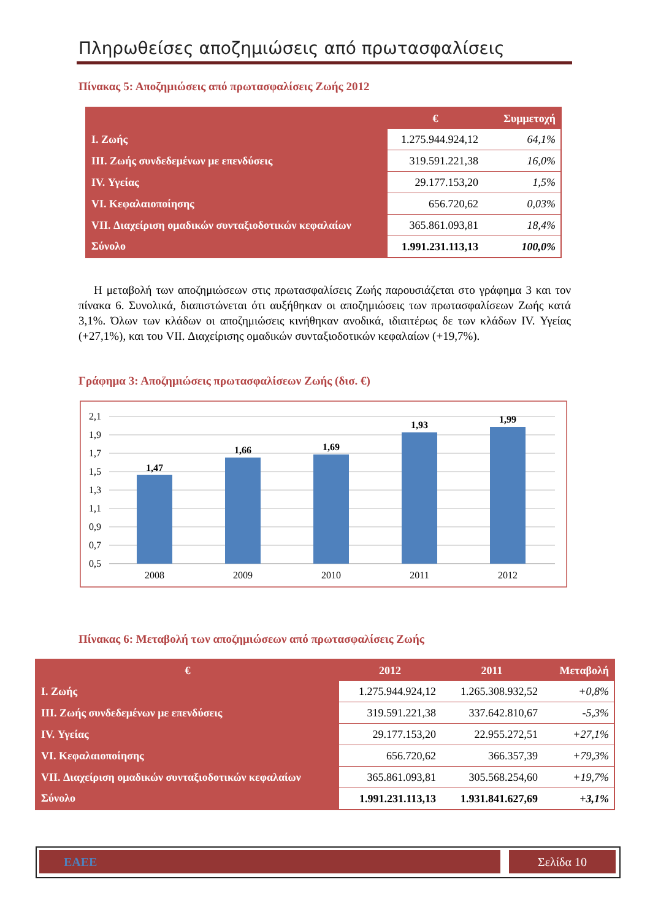Πληρωθείσες αποζημιώσεις από πρωτασφαλίσεις
Πίνακας 5: Αποζημιώσεις από πρωτασφαλίσεις Ζωής 2012
| | € | Συμμετοχή |
| --- | --- | --- |
| I. Ζωής | 1.275.944.924,12 | 64,1% |
| III. Ζωής συνδεδεμένων με επενδύσεις | 319.591.221,38 | 16,0% |
| IV. Υγείας | 29.177.153,20 | 1,5% |
| VI. Κεφαλαιοποίησης | 656.720,62 | 0,03% |
| VII. Διαχείριση ομαδικών συνταξιοδοτικών κεφαλαίων | 365.861.093,81 | 18,4% |
| Σύνολο | 1.991.231.113,13 | 100,0% |
Η μεταβολή των αποζημιώσεων στις πρωτασφαλίσεις Ζωής παρουσιάζεται στο γράφημα 3 και τον πίνακα 6. Συνολικά, διαπιστώνεται ότι αυξήθηκαν οι αποζημιώσεις των πρωτασφαλίσεων Ζωής κατά 3,1%. Όλων των κλάδων οι αποζημιώσεις κινήθηκαν ανοδικά, ιδιαιτέρως δε των κλάδων IV. Υγείας (+27,1%), και του VII. Διαχείρισης ομαδικών συνταξιοδοτικών κεφαλαίων (+19,7%).
Γράφημα 3: Αποζημιώσεις πρωτασφαλίσεων Ζωής (δισ. €)
2,1
1,9
1,7
1,5
1,3
1,1
0,9
0,7
0,5
1,47
1,66
1,69
1,93
1,99
2008
2009
2010
2011
2012
Πίνακας 6: Μεταβολή των αποζημιώσεων από πρωτασφαλίσεις Ζωής
| € | 2012 | 2011 | Μεταβολή |
| --- | --- | --- | --- |
| I. Ζωής | 1.275.944.924,12 | 1.265.308.932,52 | +0,8% |
| III. Ζωής συνδεδεμένων με επενδύσεις | 319.591.221,38 | 337.642.810,67 | -5,3% |
| IV. Υγείας | 29.177.153,20 | 22.955.272,51 | +27,1% |
| VI. Κεφαλαιοποίησης | 656.720,62 | 366.357,39 | +79,3% |
| VII. Διαχείριση ομαδικών συνταξιοδοτικών κεφαλαίων | 365.861.093,81 | 305.568.254,60 | +19,7% |
| Σύνολο | 1.991.231.113,13 | 1.931.841.627,69 | +3,1% |
ΕΑΕΕ Σελίδα 10